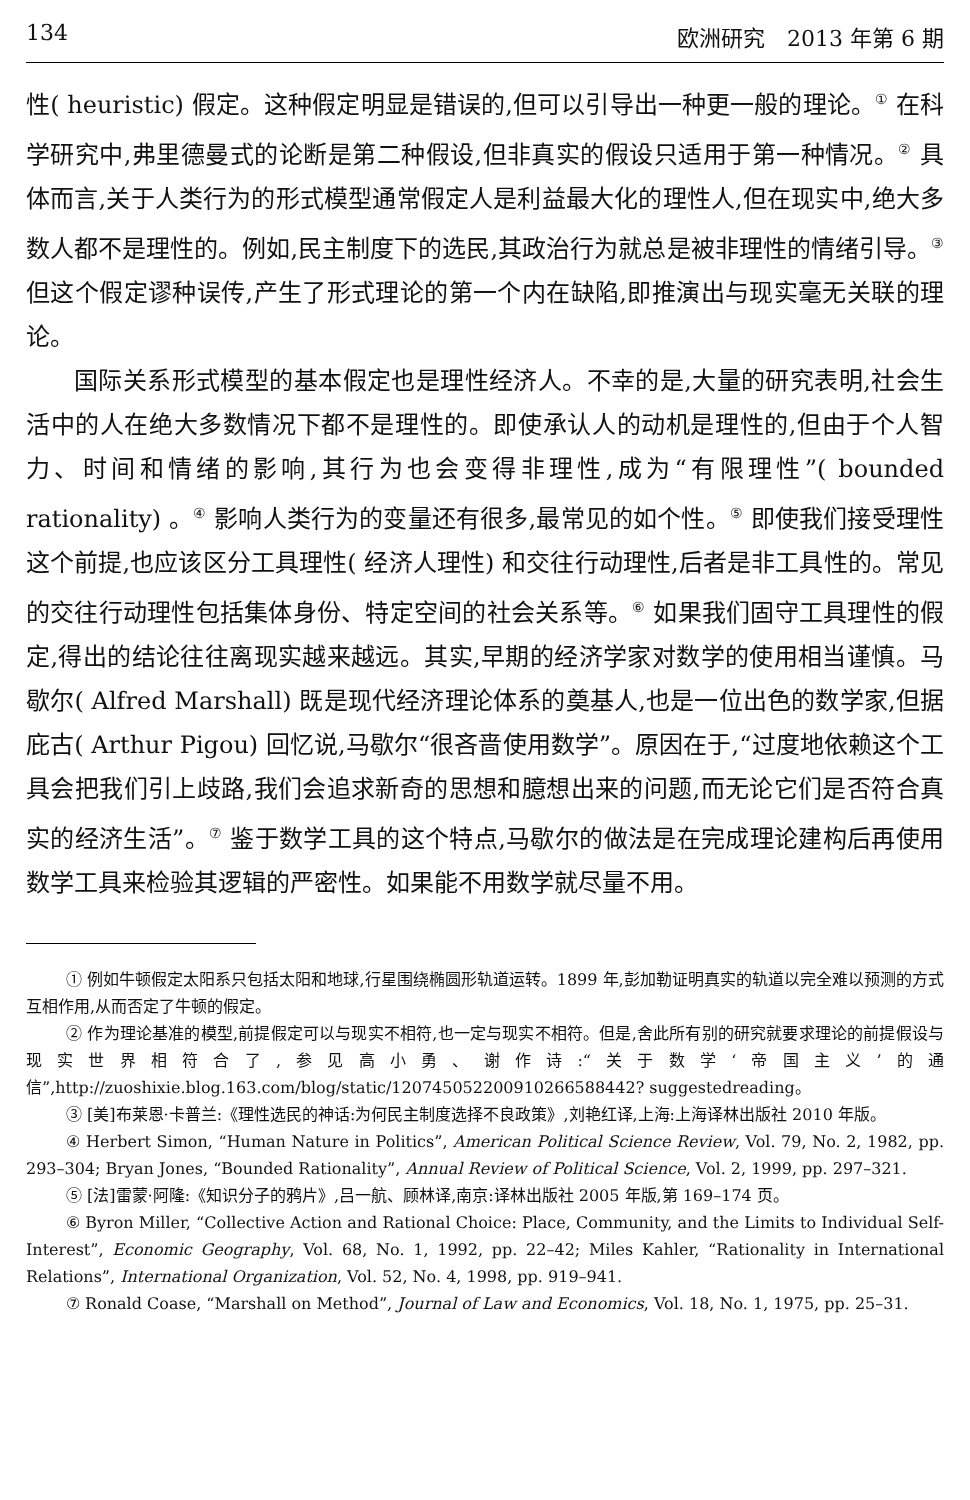134 欧洲研究　2013 年第 6 期
性( heuristic) 假定。这种假定明显是错误的,但可以引导出一种更一般的理论。<sup>①</sup> 在科学研究中,弗里德曼式的论断是第二种假设,但非真实的假设只适用于第一种情况。<sup>②</sup> 具体而言,关于人类行为的形式模型通常假定人是利益最大化的理性人,但在现实中,绝大多数人都不是理性的。例如,民主制度下的选民,其政治行为就总是被非理性的情绪引导。<sup>③</sup> 但这个假定谬种误传,产生了形式理论的第一个内在缺陷,即推演出与现实毫无关联的理论。
国际关系形式模型的基本假定也是理性经济人。不幸的是,大量的研究表明,社会生活中的人在绝大多数情况下都不是理性的。即使承认人的动机是理性的,但由于个人智力、时间和情绪的影响,其行为也会变得非理性,成为“有限理性”( bounded rationality) 。<sup>④</sup> 影响人类行为的变量还有很多,最常见的如个性。<sup>⑤</sup> 即使我们接受理性这个前提,也应该区分工具理性( 经济人理性) 和交往行动理性,后者是非工具性的。常见的交往行动理性包括集体身份、特定空间的社会关系等。<sup>⑥</sup> 如果我们固守工具理性的假定,得出的结论往往离现实越来越远。其实,早期的经济学家对数学的使用相当谨慎。马歇尔( Alfred Marshall) 既是现代经济理论体系的奠基人,也是一位出色的数学家,但据庇古( Arthur Pigou) 回忆说,马歇尔“很吝啬使用数学”。原因在于,“过度地依赖这个工具会把我们引上歧路,我们会追求新奇的思想和臆想出来的问题,而无论它们是否符合真实的经济生活”。<sup>⑦</sup> 鉴于数学工具的这个特点,马歇尔的做法是在完成理论建构后再使用数学工具来检验其逻辑的严密性。如果能不用数学就尽量不用。
① 例如牛顿假定太阳系只包括太阳和地球,行星围绕椭圆形轨道运转。1899 年,彭加勒证明真实的轨道以完全难以预测的方式互相作用,从而否定了牛顿的假定。
② 作为理论基准的模型,前提假定可以与现实不相符,也一定与现实不相符。但是,舍此所有别的研究就要求理论的前提假设与现实世界相符合了,参见高小勇、谢作诗:“关于数学‘帝国主义’的通信”,http://zuoshixie.blog.163.com/blog/static/120745052200910266588442? suggestedreading。
③ [美]布莱恩·卡普兰:《理性选民的神话:为何民主制度选择不良政策》,刘艳红译,上海:上海译林出版社 2010 年版。
④ Herbert Simon, “Human Nature in Politics”, American Political Science Review, Vol. 79, No. 2, 1982, pp. 293–304; Bryan Jones, “Bounded Rationality”, Annual Review of Political Science, Vol. 2, 1999, pp. 297–321.
⑤ [法]雷蒙·阿隆:《知识分子的鸦片》,吕一航、顾林译,南京:译林出版社 2005 年版,第 169–174 页。
⑥ Byron Miller, “Collective Action and Rational Choice: Place, Community, and the Limits to Individual Self-Interest”, Economic Geography, Vol. 68, No. 1, 1992, pp. 22–42; Miles Kahler, “Rationality in International Relations”, International Organization, Vol. 52, No. 4, 1998, pp. 919–941.
⑦ Ronald Coase, “Marshall on Method”, Journal of Law and Economics, Vol. 18, No. 1, 1975, pp. 25–31.